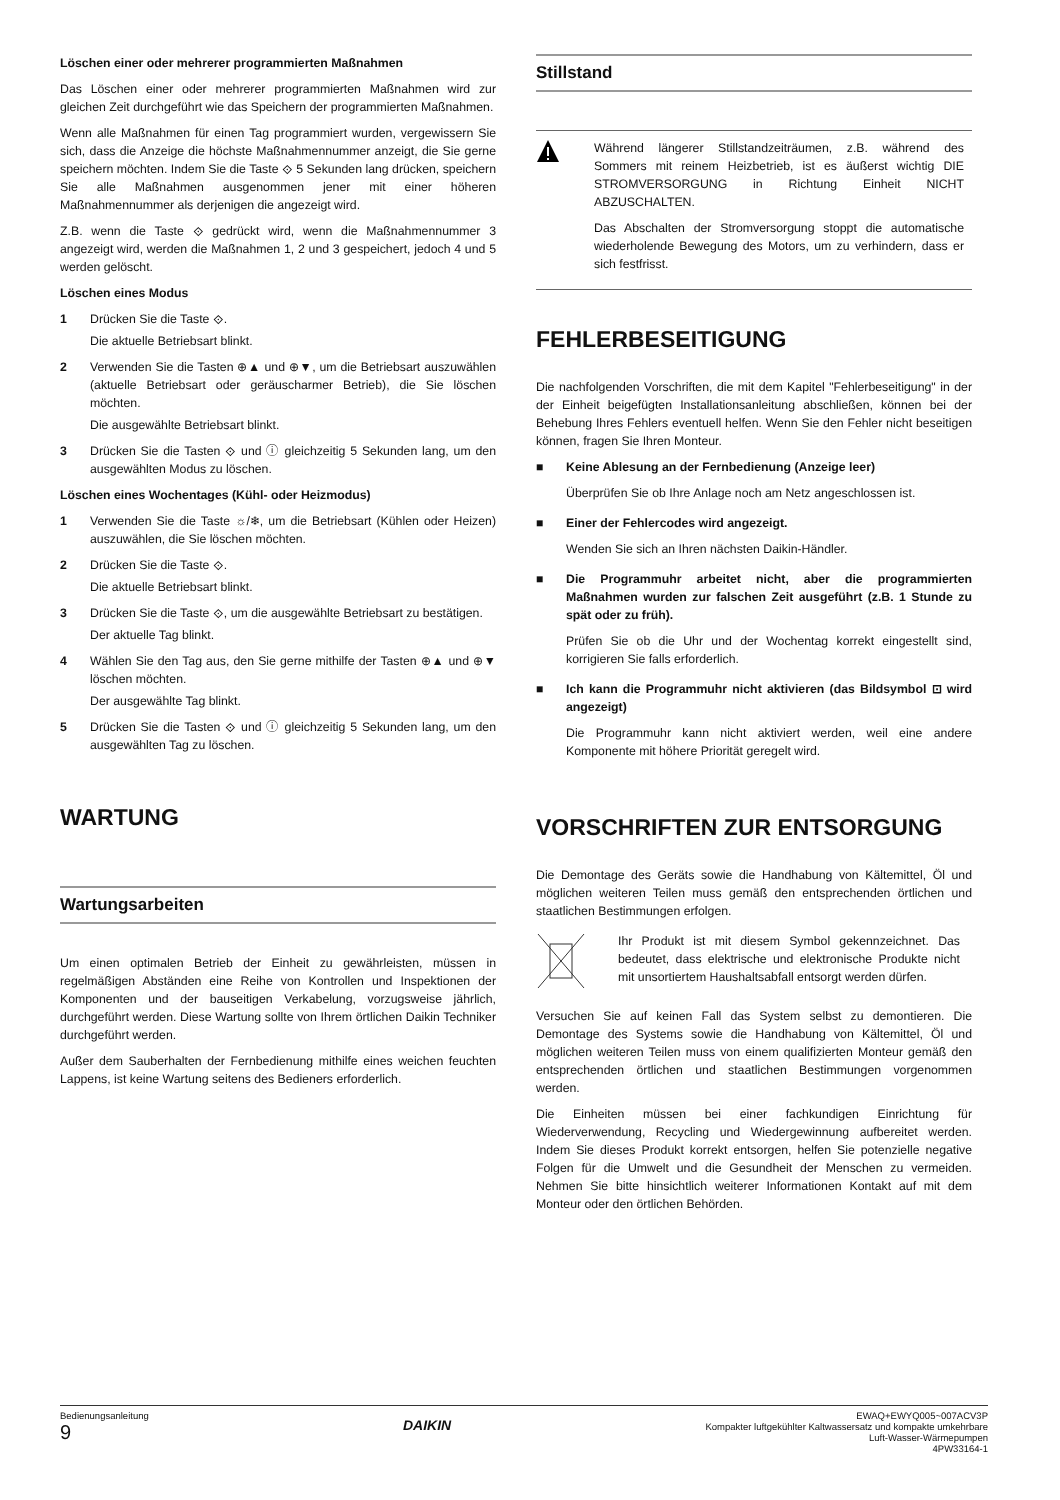Löschen einer oder mehrerer programmierten Maßnahmen
Das Löschen einer oder mehrerer programmierten Maßnahmen wird zur gleichen Zeit durchgeführt wie das Speichern der programmierten Maßnahmen.
Wenn alle Maßnahmen für einen Tag programmiert wurden, vergewissern Sie sich, dass die Anzeige die höchste Maßnahmennummer anzeigt, die Sie gerne speichern möchten. Indem Sie die Taste ⟐ 5 Sekunden lang drücken, speichern Sie alle Maßnahmen ausgenommen jener mit einer höheren Maßnahmennummer als derjenigen die angezeigt wird.
Z.B. wenn die Taste ⟐ gedrückt wird, wenn die Maßnahmennummer 3 angezeigt wird, werden die Maßnahmen 1, 2 und 3 gespeichert, jedoch 4 und 5 werden gelöscht.
Löschen eines Modus
1 Drücken Sie die Taste ⟐.
Die aktuelle Betriebsart blinkt.
2 Verwenden Sie die Tasten ⊕▲ und ⊕▼, um die Betriebsart auszuwählen (aktuelle Betriebsart oder geräuscharmer Betrieb), die Sie löschen möchten.
Die ausgewählte Betriebsart blinkt.
3 Drücken Sie die Tasten ⟐ und ⓘ gleichzeitig 5 Sekunden lang, um den ausgewählten Modus zu löschen.
Löschen eines Wochentages (Kühl- oder Heizmodus)
1 Verwenden Sie die Taste ☼/❄, um die Betriebsart (Kühlen oder Heizen) auszuwählen, die Sie löschen möchten.
2 Drücken Sie die Taste ⟐.
Die aktuelle Betriebsart blinkt.
3 Drücken Sie die Taste ⟐, um die ausgewählte Betriebsart zu bestätigen.
Der aktuelle Tag blinkt.
4 Wählen Sie den Tag aus, den Sie gerne mithilfe der Tasten ⊕▲ und ⊕▼ löschen möchten.
Der ausgewählte Tag blinkt.
5 Drücken Sie die Tasten ⟐ und ⓘ gleichzeitig 5 Sekunden lang, um den ausgewählten Tag zu löschen.
WARTUNG
Wartungsarbeiten
Um einen optimalen Betrieb der Einheit zu gewährleisten, müssen in regelmäßigen Abständen eine Reihe von Kontrollen und Inspektionen der Komponenten und der bauseitigen Verkabelung, vorzugsweise jährlich, durchgeführt werden. Diese Wartung sollte von Ihrem örtlichen Daikin Techniker durchgeführt werden.
Außer dem Sauberhalten der Fernbedienung mithilfe eines weichen feuchten Lappens, ist keine Wartung seitens des Bedieners erforderlich.
Stillstand
Während längerer Stillstandzeiträumen, z.B. während des Sommers mit reinem Heizbetrieb, ist es äußerst wichtig DIE STROMVERSORGUNG in Richtung Einheit NICHT ABZUSCHALTEN.
Das Abschalten der Stromversorgung stoppt die automatische wiederholende Bewegung des Motors, um zu verhindern, dass er sich festfrisst.
FEHLERBESEITIGUNG
Die nachfolgenden Vorschriften, die mit dem Kapitel "Fehlerbeseitigung" in der der Einheit beigefügten Installationsanleitung abschließen, können bei der Behebung Ihres Fehlers eventuell helfen. Wenn Sie den Fehler nicht beseitigen können, fragen Sie Ihren Monteur.
■ Keine Ablesung an der Fernbedienung (Anzeige leer)
Überprüfen Sie ob Ihre Anlage noch am Netz angeschlossen ist.
■ Einer der Fehlercodes wird angezeigt.
Wenden Sie sich an Ihren nächsten Daikin-Händler.
■ Die Programmuhr arbeitet nicht, aber die programmierten Maßnahmen wurden zur falschen Zeit ausgeführt (z.B. 1 Stunde zu spät oder zu früh).
Prüfen Sie ob die Uhr und der Wochentag korrekt eingestellt sind, korrigieren Sie falls erforderlich.
■ Ich kann die Programmuhr nicht aktivieren (das Bildsymbol ⊡ wird angezeigt)
Die Programmuhr kann nicht aktiviert werden, weil eine andere Komponente mit höhere Priorität geregelt wird.
VORSCHRIFTEN ZUR ENTSORGUNG
Die Demontage des Geräts sowie die Handhabung von Kältemittel, Öl und möglichen weiteren Teilen muss gemäß den entsprechenden örtlichen und staatlichen Bestimmungen erfolgen.
Ihr Produkt ist mit diesem Symbol gekennzeichnet. Das bedeutet, dass elektrische und elektronische Produkte nicht mit unsortiertem Haushaltsabfall entsorgt werden dürfen.
Versuchen Sie auf keinen Fall das System selbst zu demontieren. Die Demontage des Systems sowie die Handhabung von Kältemittel, Öl und möglichen weiteren Teilen muss von einem qualifizierten Monteur gemäß den entsprechenden örtlichen und staatlichen Bestimmungen vorgenommen werden.
Die Einheiten müssen bei einer fachkundigen Einrichtung für Wiederverwendung, Recycling und Wiedergewinnung aufbereitet werden. Indem Sie dieses Produkt korrekt entsorgen, helfen Sie potenzielle negative Folgen für die Umwelt und die Gesundheit der Menschen zu vermeiden. Nehmen Sie bitte hinsichtlich weiterer Informationen Kontakt auf mit dem Monteur oder den örtlichen Behörden.
Bedienungsanleitung
9
DAIKIN
EWAQ+EWYQ005~007ACV3P
Kompakter luftgekühlter Kaltwassersatz und kompakte umkehrbare
Luft-Wasser-Wärmepumpen
4PW33164-1